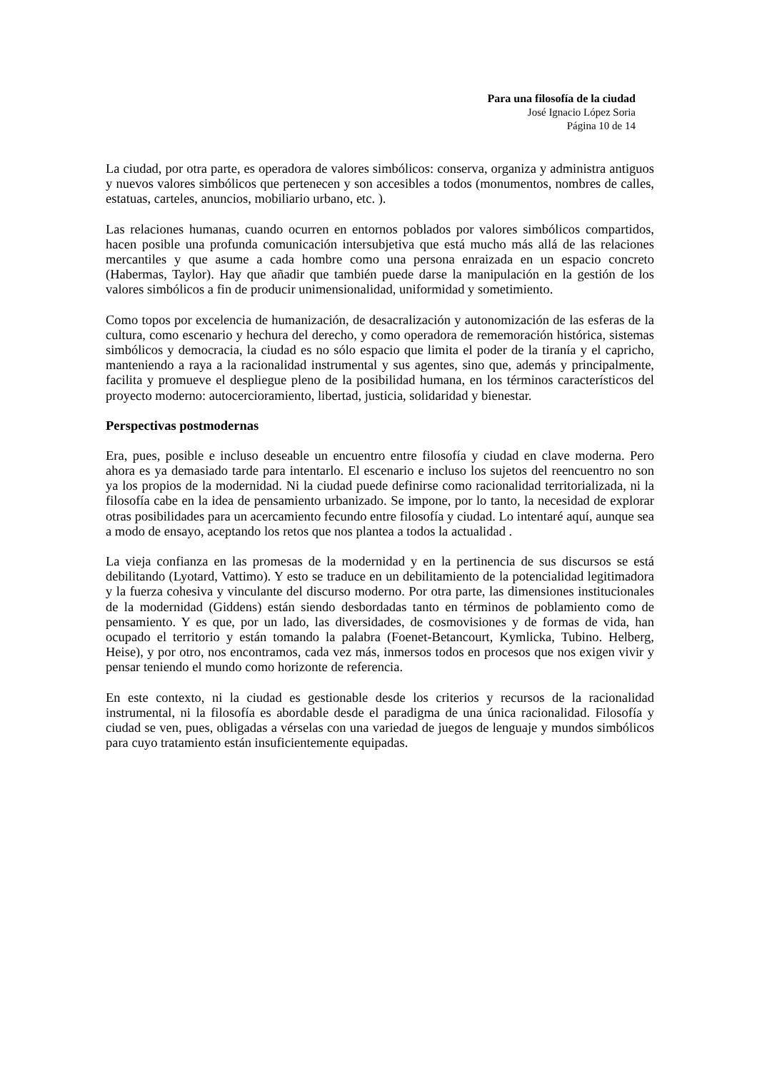Para una filosofía de la ciudad
José Ignacio López Soria
Página 10 de 14
La ciudad, por otra parte, es operadora de valores simbólicos: conserva, organiza y administra antiguos y nuevos valores simbólicos que pertenecen y son accesibles a todos (monumentos, nombres de calles, estatuas, carteles, anuncios, mobiliario urbano, etc. ).
Las relaciones humanas, cuando ocurren en entornos poblados por valores simbólicos compartidos, hacen posible una profunda comunicación intersubjetiva que está mucho más allá de las relaciones mercantiles y que asume a cada hombre como una persona enraizada en un espacio concreto (Habermas, Taylor). Hay que añadir que también puede darse la manipulación en la gestión de los valores simbólicos a fin de producir unimensionalidad, uniformidad y sometimiento.
Como topos por excelencia de humanización, de desacralización y autonomización de las esferas de la cultura, como escenario y hechura del derecho, y como operadora de rememoración histórica, sistemas simbólicos y democracia, la ciudad es no sólo espacio que limita el poder de la tiranía y el capricho, manteniendo a raya a la racionalidad instrumental y sus agentes, sino que, además y principalmente, facilita y promueve el despliegue pleno de la posibilidad humana, en los términos característicos del proyecto moderno: autocercioramiento, libertad, justicia, solidaridad y bienestar.
Perspectivas postmodernas
Era, pues, posible e incluso deseable un encuentro entre filosofía y ciudad en clave moderna. Pero ahora es ya demasiado tarde para intentarlo. El escenario e incluso los sujetos del reencuentro no son ya los propios de la modernidad. Ni la ciudad puede definirse como racionalidad territorializada, ni la filosofía cabe en la idea de pensamiento urbanizado. Se impone, por lo tanto, la necesidad de explorar otras posibilidades para un acercamiento fecundo entre filosofía y ciudad. Lo intentaré aquí, aunque sea a modo de ensayo, aceptando los retos que nos plantea a todos la actualidad .
La vieja confianza en las promesas de la modernidad y en la pertinencia de sus discursos se está debilitando (Lyotard, Vattimo). Y esto se traduce en un debilitamiento de la potencialidad legitimadora y la fuerza cohesiva y vinculante del discurso moderno. Por otra parte, las dimensiones institucionales de la modernidad (Giddens) están siendo desbordadas tanto en términos de poblamiento como de pensamiento. Y es que, por un lado, las diversidades, de cosmovisiones y de formas de vida, han ocupado el territorio y están tomando la palabra (Foenet-Betancourt, Kymlicka, Tubino. Helberg, Heise), y por otro, nos encontramos, cada vez más, inmersos todos en procesos que nos exigen vivir y pensar teniendo el mundo como horizonte de referencia.
En este contexto, ni la ciudad es gestionable desde los criterios y recursos de la racionalidad instrumental, ni la filosofía es abordable desde el paradigma de una única racionalidad. Filosofía y ciudad se ven, pues, obligadas a vérselas con una variedad de juegos de lenguaje y mundos simbólicos para cuyo tratamiento están insuficientemente equipadas.